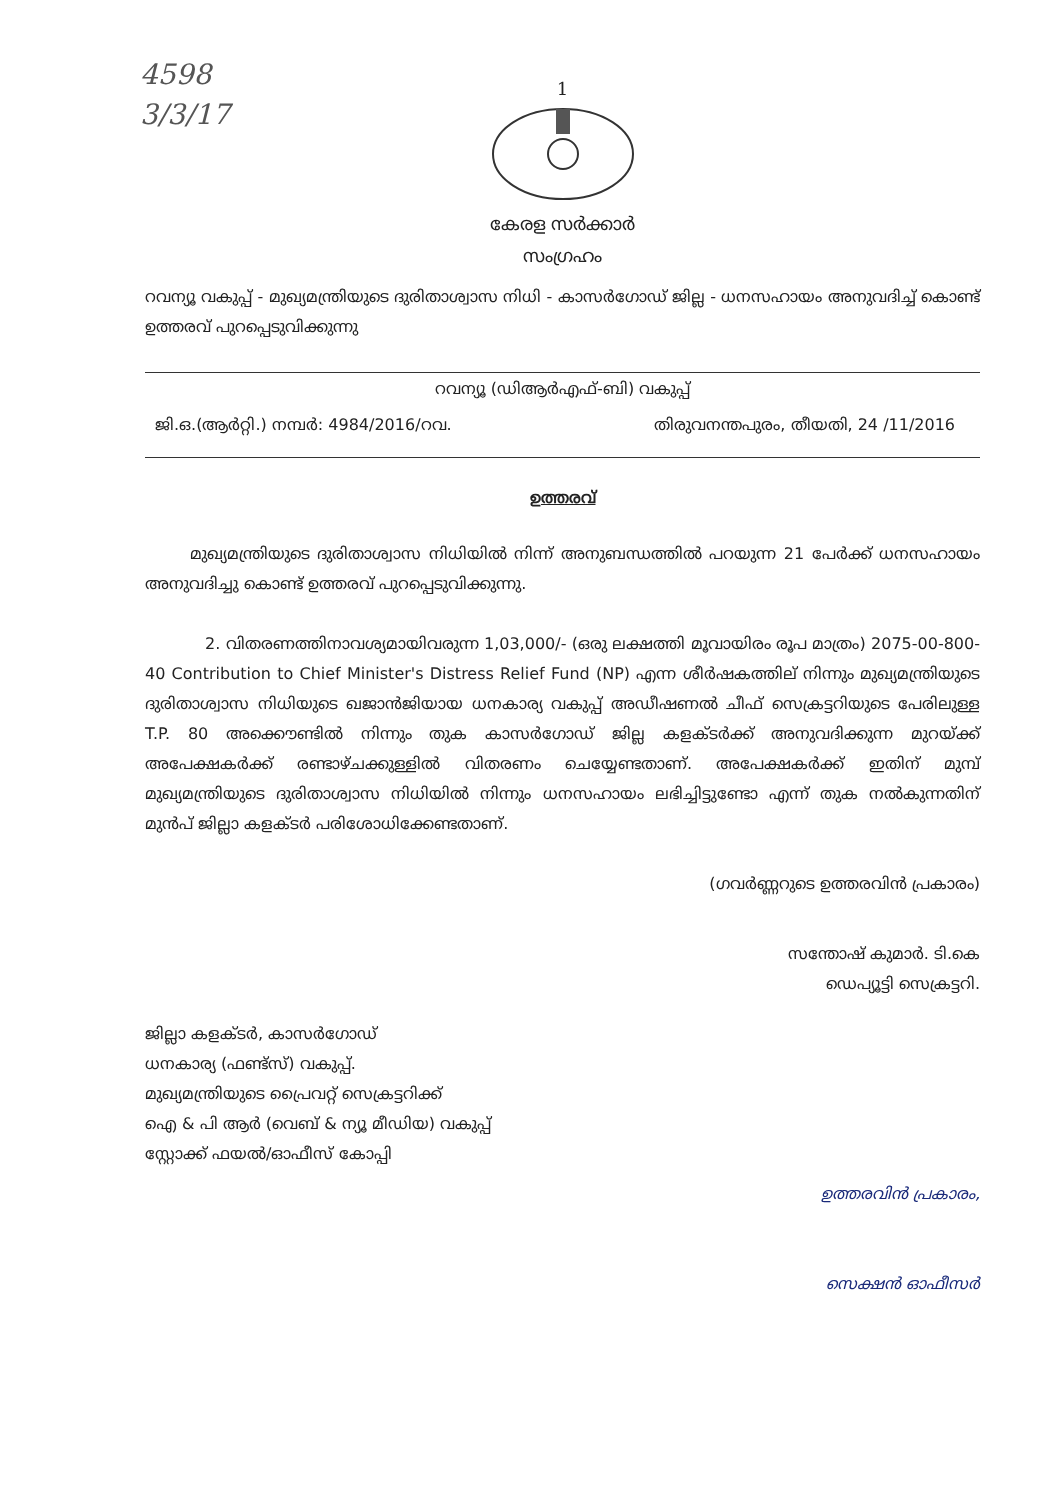4598
3/3/17
1
കേരള സർക്കാർ
സംഗ്രഹം
റവന്യൂ വകുപ്പ് - മുഖ്യമന്ത്രിയുടെ ദുരിതാശ്വാസ നിധി - കാസർഗോഡ് ജില്ല - ധനസഹായം അനുവദിച്ച് കൊണ്ട് ഉത്തരവ് പുറപ്പെടുവിക്കുന്നു
റവന്യൂ (ഡിആർഎഫ്-ബി) വകുപ്പ്
ജി.ഒ.(ആർറ്റി.) നമ്പർ: 4984/2016/റവ. തിരുവനന്തപുരം, തീയതി, 24 /11/2016
ഉത്തരവ്
മുഖ്യമന്ത്രിയുടെ ദുരിതാശ്വാസ നിധിയിൽ നിന്ന് അനുബന്ധത്തിൽ പറയുന്ന 21 പേർക്ക് ധനസഹായം അനുവദിച്ചു കൊണ്ട് ഉത്തരവ് പുറപ്പെടുവിക്കുന്നു.
2. വിതരണത്തിനാവശ്യമായിവരുന്ന 1,03,000/- (ഒരു ലക്ഷത്തി മൂവായിരം രൂപ മാത്രം) 2075-00-800-40 Contribution to Chief Minister's Distress Relief Fund (NP) എന്ന ശീർഷകത്തില് നിന്നും മുഖ്യമന്ത്രിയുടെ ദുരിതാശ്വാസ നിധിയുടെ ഖജാൻജിയായ ധനകാര്യ വകുപ്പ് അഡീഷണൽ ചീഫ് സെക്രട്ടറിയുടെ പേരിലുള്ള T.P. 80 അക്കൌണ്ടിൽ നിന്നും തുക കാസർഗോഡ് ജില്ല കളക്ടർക്ക് അനുവദിക്കുന്ന മുറയ്ക്ക് അപേക്ഷകർക്ക് രണ്ടാഴ്ചക്കുള്ളിൽ വിതരണം ചെയ്യേണ്ടതാണ്. അപേക്ഷകർക്ക് ഇതിന് മുമ്പ് മുഖ്യമന്ത്രിയുടെ ദുരിതാശ്വാസ നിധിയിൽ നിന്നും ധനസഹായം ലഭിച്ചിട്ടുണ്ടോ എന്ന് തുക നൽകുന്നതിന് മുൻപ് ജില്ലാ കളക്ടർ പരിശോധിക്കേണ്ടതാണ്.
(ഗവർണ്ണറുടെ ഉത്തരവിൻ പ്രകാരം)
സന്തോഷ് കുമാർ. ടി.കെ
ഡെപ്യൂട്ടി സെക്രട്ടറി.
ജില്ലാ കളക്ടർ, കാസർഗോഡ്
ധനകാര്യ (ഫണ്ട്സ്) വകുപ്പ്.
മുഖ്യമന്ത്രിയുടെ പ്രൈവറ്റ് സെക്രട്ടറിക്ക്
ഐ & പി ആർ (വെബ് & ന്യൂ മീഡിയ) വകുപ്പ്
സ്റ്റോക്ക് ഫയൽ/ഓഫീസ് കോപ്പി
ഉത്തരവിൻ പ്രകാരം,
സെക്ഷൻ ഓഫീസർ